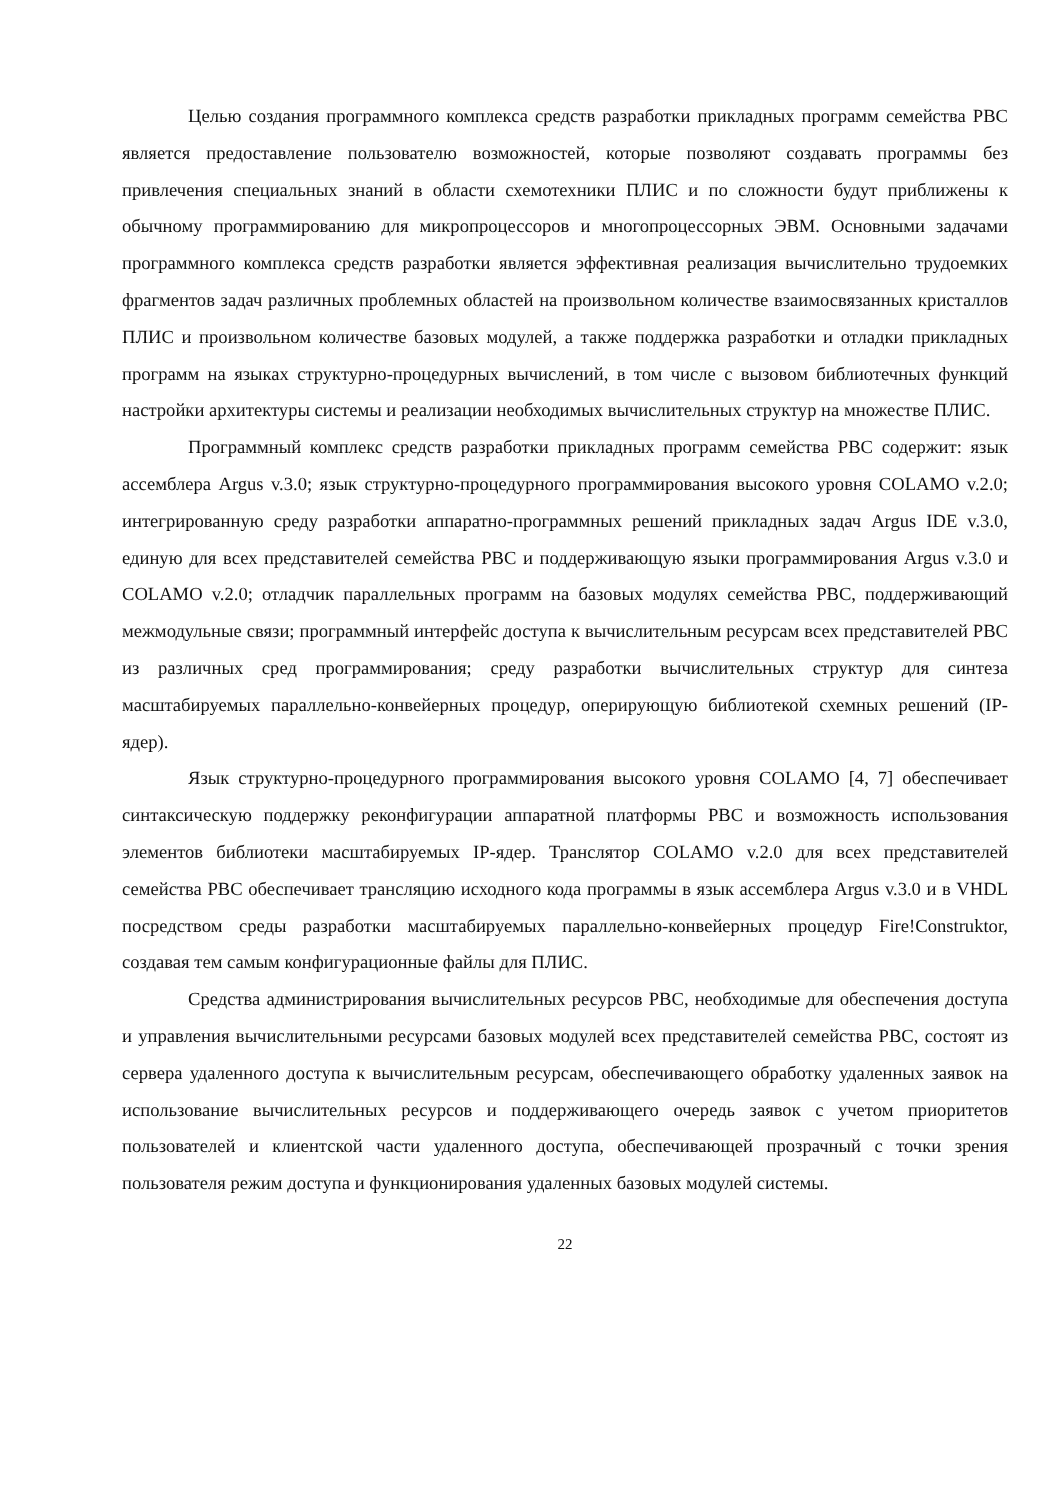Целью создания программного комплекса средств разработки прикладных программ семейства РВС является предоставление пользователю возможностей, которые позволяют создавать программы без привлечения специальных знаний в области схемотехники ПЛИС и по сложности будут приближены к обычному программированию для микропроцессоров и многопроцессорных ЭВМ. Основными задачами программного комплекса средств разработки является эффективная реализация вычислительно трудоемких фрагментов задач различных проблемных областей на произвольном количестве взаимосвязанных кристаллов ПЛИС и произвольном количестве базовых модулей, а также поддержка разработки и отладки прикладных программ на языках структурно-процедурных вычислений, в том числе с вызовом библиотечных функций настройки архитектуры системы и реализации необходимых вычислительных структур на множестве ПЛИС.
Программный комплекс средств разработки прикладных программ семейства РВС содержит: язык ассемблера Argus v.3.0; язык структурно-процедурного программирования высокого уровня COLAMO v.2.0; интегрированную среду разработки аппаратно-программных решений прикладных задач Argus IDE v.3.0, единую для всех представителей семейства РВС и поддерживающую языки программирования Argus v.3.0 и COLAMO v.2.0; отладчик параллельных программ на базовых модулях семейства РВС, поддерживающий межмодульные связи; программный интерфейс доступа к вычислительным ресурсам всех представителей РВС из различных сред программирования; среду разработки вычислительных структур для синтеза масштабируемых параллельно-конвейерных процедур, оперирующую библиотекой схемных решений (IP-ядер).
Язык структурно-процедурного программирования высокого уровня COLAMO [4, 7] обеспечивает синтаксическую поддержку реконфигурации аппаратной платформы РВС и возможность использования элементов библиотеки масштабируемых IP-ядер. Транслятор COLAMO v.2.0 для всех представителей семейства РВС обеспечивает трансляцию исходного кода программы в язык ассемблера Argus v.3.0 и в VHDL посредством среды разработки масштабируемых параллельно-конвейерных процедур Fire!Construktor, создавая тем самым конфигурационные файлы для ПЛИС.
Средства администрирования вычислительных ресурсов РВС, необходимые для обеспечения доступа и управления вычислительными ресурсами базовых модулей всех представителей семейства РВС, состоят из сервера удаленного доступа к вычислительным ресурсам, обеспечивающего обработку удаленных заявок на использование вычислительных ресурсов и поддерживающего очередь заявок с учетом приоритетов пользователей и клиентской части удаленного доступа, обеспечивающей прозрачный с точки зрения пользователя режим доступа и функционирования удаленных базовых модулей системы.
22